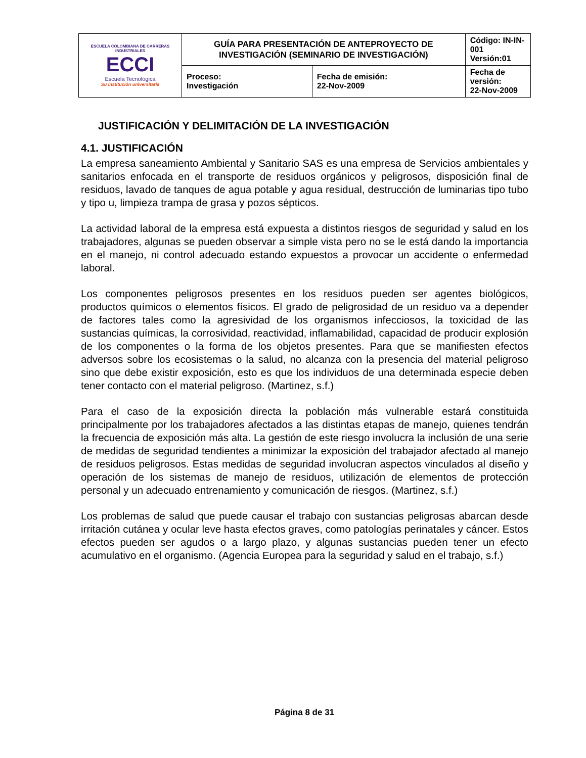| ESCUELA COLOMBIANA DE CARRERAS INDUSTRIALES ECCI Escuela Tecnológica Su institución universitaria | GUÍA PARA PRESENTACIÓN DE ANTEPROYECTO DE INVESTIGACIÓN (SEMINARIO DE INVESTIGACIÓN) | | Código: IN-IN-001 Versión:01 |
| | Proceso: Investigación | Fecha de emisión: 22-Nov-2009 | Fecha de versión: 22-Nov-2009 |
JUSTIFICACIÓN Y DELIMITACIÓN DE LA INVESTIGACIÓN
4.1. JUSTIFICACIÓN
La empresa saneamiento Ambiental y Sanitario SAS es una empresa de Servicios ambientales y sanitarios enfocada en el transporte de residuos orgánicos y peligrosos, disposición final de residuos, lavado de tanques de agua potable y agua residual, destrucción de luminarias tipo tubo y tipo u, limpieza trampa de grasa y pozos sépticos.
La actividad laboral de la empresa está expuesta a distintos riesgos de seguridad y salud en los trabajadores, algunas se pueden observar a simple vista pero no se le está dando la importancia en el manejo, ni control adecuado estando expuestos a provocar un accidente o enfermedad laboral.
Los componentes peligrosos presentes en los residuos pueden ser agentes biológicos, productos químicos o elementos físicos. El grado de peligrosidad de un residuo va a depender de factores tales como la agresividad de los organismos infecciosos, la toxicidad de las sustancias químicas, la corrosividad, reactividad, inflamabilidad, capacidad de producir explosión de los componentes o la forma de los objetos presentes. Para que se manifiesten efectos adversos sobre los ecosistemas o la salud, no alcanza con la presencia del material peligroso sino que debe existir exposición, esto es que los individuos de una determinada especie deben tener contacto con el material peligroso. (Martinez, s.f.)
Para el caso de la exposición directa la población más vulnerable estará constituida principalmente por los trabajadores afectados a las distintas etapas de manejo, quienes tendrán la frecuencia de exposición más alta. La gestión de este riesgo involucra la inclusión de una serie de medidas de seguridad tendientes a minimizar la exposición del trabajador afectado al manejo de residuos peligrosos. Estas medidas de seguridad involucran aspectos vinculados al diseño y operación de los sistemas de manejo de residuos, utilización de elementos de protección personal y un adecuado entrenamiento y comunicación de riesgos. (Martinez, s.f.)
Los problemas de salud que puede causar el trabajo con sustancias peligrosas abarcan desde irritación cutánea y ocular leve hasta efectos graves, como patologías perinatales y cáncer. Estos efectos pueden ser agudos o a largo plazo, y algunas sustancias pueden tener un efecto acumulativo en el organismo. (Agencia Europea para la seguridad y salud en el trabajo, s.f.)
Página 8 de 31